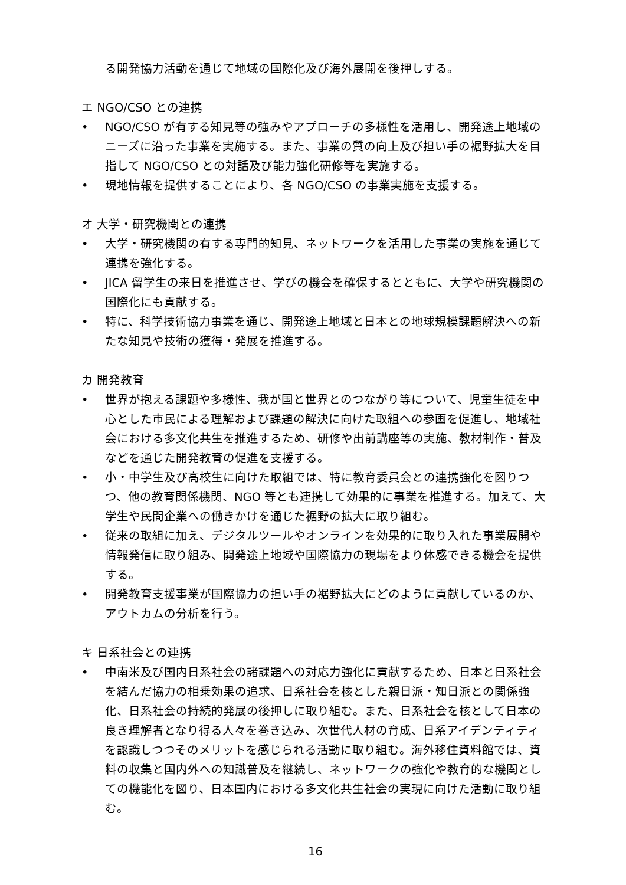る開発協力活動を通じて地域の国際化及び海外展開を後押しする。
エ NGO/CSO との連携
• NGO/CSO が有する知見等の強みやアプローチの多様性を活用し、開発途上地域のニーズに沿った事業を実施する。また、事業の質の向上及び担い手の裾野拡大を目指して NGO/CSO との対話及び能力強化研修等を実施する。
• 現地情報を提供することにより、各 NGO/CSO の事業実施を支援する。
オ 大学・研究機関との連携
• 大学・研究機関の有する専門的知見、ネットワークを活用した事業の実施を通じて連携を強化する。
• JICA 留学生の来日を推進させ、学びの機会を確保するとともに、大学や研究機関の国際化にも貢献する。
• 特に、科学技術協力事業を通じ、開発途上地域と日本との地球規模課題解決への新たな知見や技術の獲得・発展を推進する。
カ 開発教育
• 世界が抱える課題や多様性、我が国と世界とのつながり等について、児童生徒を中心とした市民による理解および課題の解決に向けた取組への参画を促進し、地域社会における多文化共生を推進するため、研修や出前講座等の実施、教材制作・普及などを通じた開発教育の促進を支援する。
• 小・中学生及び高校生に向けた取組では、特に教育委員会との連携強化を図りつつ、他の教育関係機関、NGO 等とも連携して効果的に事業を推進する。加えて、大学生や民間企業への働きかけを通じた裾野の拡大に取り組む。
• 従来の取組に加え、デジタルツールやオンラインを効果的に取り入れた事業展開や情報発信に取り組み、開発途上地域や国際協力の現場をより体感できる機会を提供する。
• 開発教育支援事業が国際協力の担い手の裾野拡大にどのように貢献しているのか、アウトカムの分析を行う。
キ 日系社会との連携
• 中南米及び国内日系社会の諸課題への対応力強化に貢献するため、日本と日系社会を結んだ協力の相乗効果の追求、日系社会を核とした親日派・知日派との関係強化、日系社会の持続的発展の後押しに取り組む。また、日系社会を核として日本の良き理解者となり得る人々を巻き込み、次世代人材の育成、日系アイデンティティを認識しつつそのメリットを感じられる活動に取り組む。海外移住資料館では、資料の収集と国内外への知識普及を継続し、ネットワークの強化や教育的な機関としての機能化を図り、日本国内における多文化共生社会の実現に向けた活動に取り組む。
16